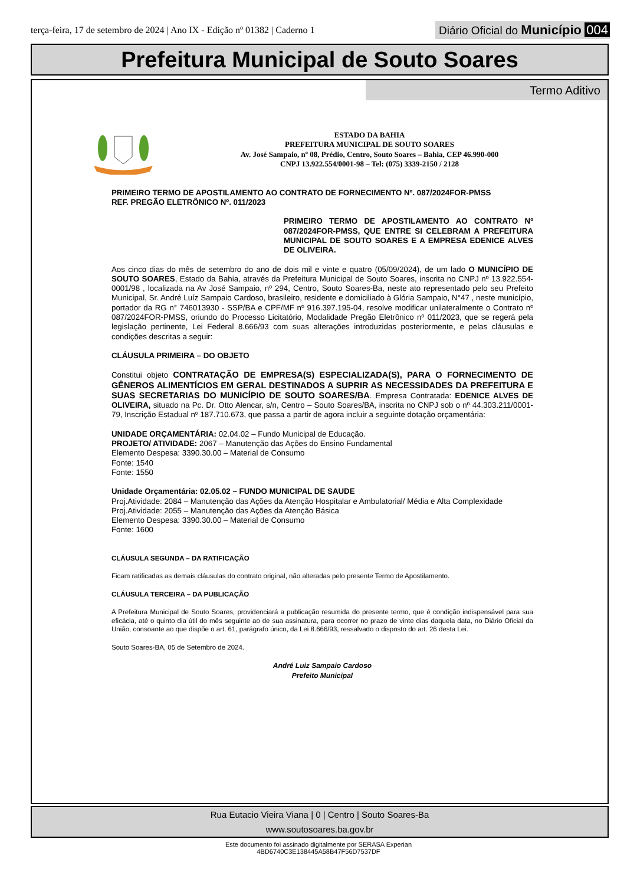terça-feira, 17 de setembro de 2024 | Ano IX - Edição nº 01382 | Caderno 1
Diário Oficial do Município 004
Prefeitura Municipal de Souto Soares
Termo Aditivo
ESTADO DA BAHIA
PREFEITURA MUNICIPAL DE SOUTO SOARES
Av. José Sampaio, nº 08, Prédio, Centro, Souto Soares – Bahia, CEP 46.990-000
CNPJ 13.922.554/0001-98 – Tel: (075) 3339-2150 / 2128
PRIMEIRO TERMO DE APOSTILAMENTO AO CONTRATO DE FORNECIMENTO Nº. 087/2024FOR-PMSS
REF. PREGÃO ELETRÔNICO Nº. 011/2023
PRIMEIRO TERMO DE APOSTILAMENTO AO CONTRATO Nº 087/2024FOR-PMSS, QUE ENTRE SI CELEBRAM A PREFEITURA MUNICIPAL DE SOUTO SOARES E A EMPRESA EDENICE ALVES DE OLIVEIRA.
Aos cinco dias do mês de setembro do ano de dois mil e vinte e quatro (05/09/2024), de um lado O MUNICÍPIO DE SOUTO SOARES, Estado da Bahia, através da Prefeitura Municipal de Souto Soares, inscrita no CNPJ nº 13.922.554-0001/98 , localizada na Av José Sampaio, nº 294, Centro, Souto Soares-Ba, neste ato representado pelo seu Prefeito Municipal, Sr. André Luíz Sampaio Cardoso, brasileiro, residente e domiciliado à Glória Sampaio, N°47 , neste município, portador da RG n° 746013930 - SSP/BA e CPF/MF nº 916.397.195-04, resolve modificar unilateralmente o Contrato nº 087/2024FOR-PMSS, oriundo do Processo Licitatório, Modalidade Pregão Eletrônico nº 011/2023, que se regerá pela legislação pertinente, Lei Federal 8.666/93 com suas alterações introduzidas posteriormente, e pelas cláusulas e condições descritas a seguir:
CLÁUSULA PRIMEIRA – DO OBJETO
Constitui objeto CONTRATAÇÃO DE EMPRESA(S) ESPECIALIZADA(S), PARA O FORNECIMENTO DE GÊNEROS ALIMENTÍCIOS EM GERAL DESTINADOS A SUPRIR AS NECESSIDADES DA PREFEITURA E SUAS SECRETARIAS DO MUNICÍPIO DE SOUTO SOARES/BA. Empresa Contratada: EDENICE ALVES DE OLIVEIRA, situado na Pc. Dr. Otto Alencar, s/n, Centro – Souto Soares/BA, inscrita no CNPJ sob o nº 44.303.211/0001-79, Inscrição Estadual nº 187.710.673, que passa a partir de agora incluir a seguinte dotação orçamentária:
UNIDADE ORÇAMENTÁRIA: 02.04.02 – Fundo Municipal de Educação.
PROJETO/ ATIVIDADE: 2067 – Manutenção das Ações do Ensino Fundamental
Elemento Despesa: 3390.30.00 – Material de Consumo
Fonte: 1540
Fonte: 1550
Unidade Orçamentária: 02.05.02 – FUNDO MUNICIPAL DE SAUDE
Proj.Atividade: 2084 – Manutenção das Ações da Atenção Hospitalar e Ambulatorial/ Média e Alta Complexidade
Proj.Atividade: 2055 – Manutenção das Ações da Atenção Básica
Elemento Despesa: 3390.30.00 – Material de Consumo
Fonte: 1600
CLÁUSULA SEGUNDA – DA RATIFICAÇÃO
Ficam ratificadas as demais cláusulas do contrato original, não alteradas pelo presente Termo de Apostilamento.
CLÁUSULA TERCEIRA – DA PUBLICAÇÃO
A Prefeitura Municipal de Souto Soares, providenciará a publicação resumida do presente termo, que é condição indispensável para sua eficácia, até o quinto dia útil do mês seguinte ao de sua assinatura, para ocorrer no prazo de vinte dias daquela data, no Diário Oficial da União, consoante ao que dispõe o art. 61, parágrafo único, da Lei 8.666/93, ressalvado o disposto do art. 26 desta Lei.
Souto Soares-BA, 05 de Setembro de 2024.
André Luiz Sampaio Cardoso
Prefeito Municipal
Rua Eutacio Vieira Viana | 0 | Centro | Souto Soares-Ba
www.soutosoares.ba.gov.br
Este documento foi assinado digitalmente por SERASA Experian
4BD6740C3E138445A58B47F56D7537DF